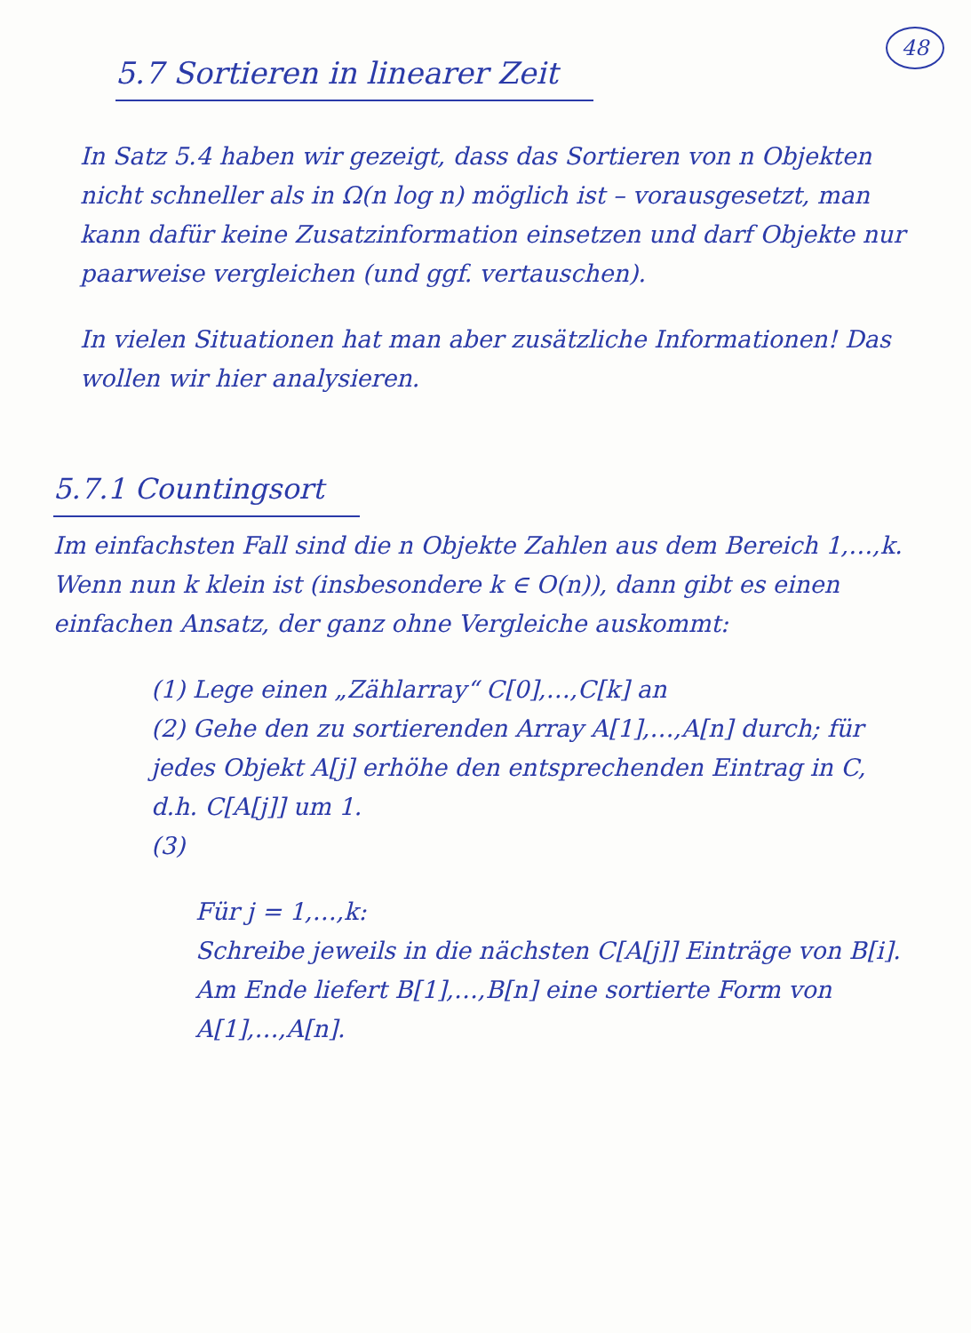48
5.7 Sortieren in linearer Zeit
In Satz 5.4 haben wir gezeigt, dass das Sortieren von n Objekten nicht schneller als in Ω(n log n) möglich ist – vorausgesetzt, man kann dafür keine Zusatzinformation einsetzen und darf Objekte nur paarweise vergleichen (und ggf. vertauschen).
In vielen Situationen hat man aber zusätzliche Informationen! Das wollen wir hier analysieren.
5.7.1 Countingsort
Im einfachsten Fall sind die n Objekte Zahlen aus dem Bereich 1,…,k.
Wenn nun k klein ist (insbesondere k ∈ O(n)), dann gibt es einen einfachen Ansatz, der ganz ohne Vergleiche auskommt:
(1) Lege einen „Zählarray“ C[0],…,C[k] an
(2) Gehe den zu sortierenden Array A[1],…,A[n] durch; für jedes Objekt A[j] erhöhe den entsprechenden Eintrag in C, d.h. C[A[j]] um 1.
(3)
Für j = 1,…,k:
Schreibe jeweils in die nächsten C[A[j]] Einträge von B[i].
Am Ende liefert B[1],…,B[n] eine sortierte Form von A[1],…,A[n].